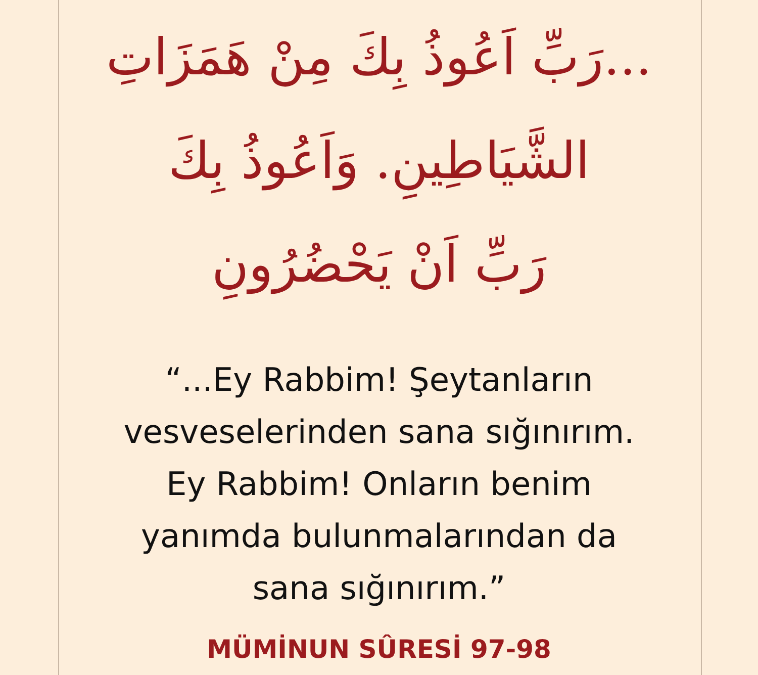...رَبِّ اَعُوذُ بِكَ مِنْ هَمَزَاتِ
الشَّيَاطِينِ. وَاَعُوذُ بِكَ
رَبِّ اَنْ يَحْضُرُونِ
“...Ey Rabbim! Şeytanların
vesveselerinden sana sığınırım.
Ey Rabbim! Onların benim
yanımda bulunmalarından da
sana sığınırım.”
MÜMİNUN SÛRESİ 97-98